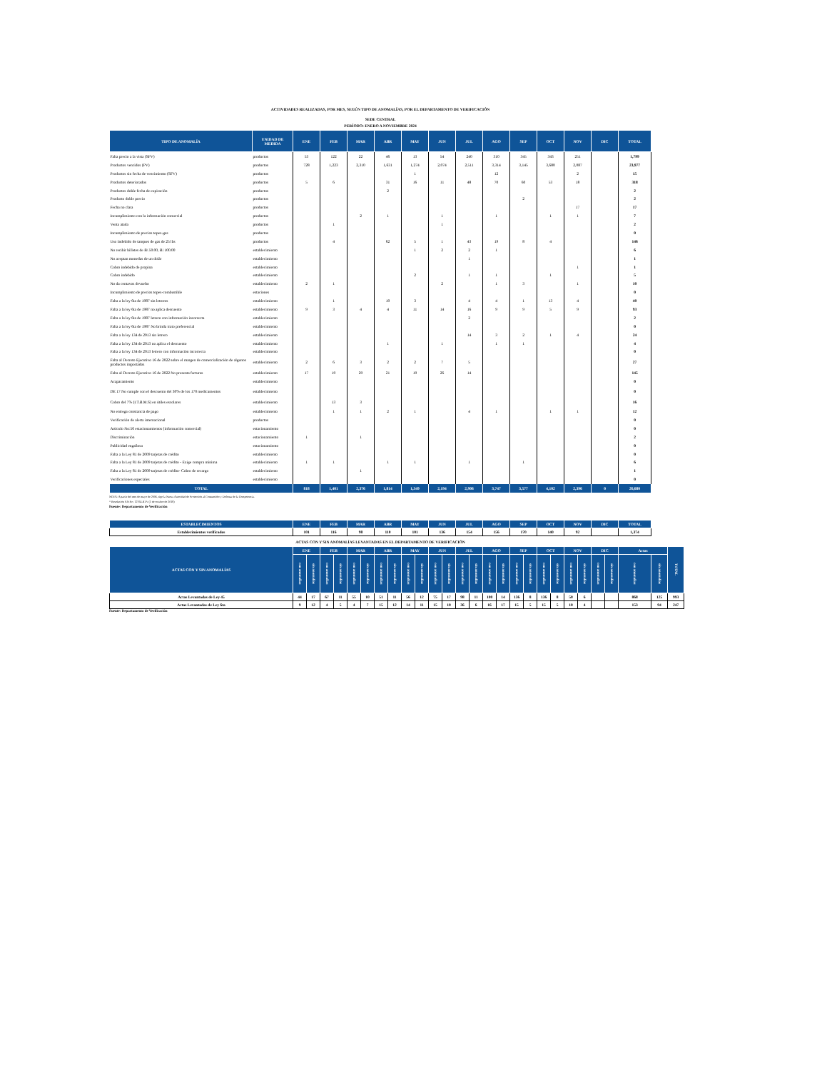ACTIVIDADES REALIZADAS, POR MES, SEGÚN TIPO DE ANOMALÍAS, POR EL DEPARTAMENTO DE VERIFICACIÓN
SEDE CENTRAL
PERÍODO: ENERO A NOVIEMBRE 2024
| TIPO DE ANOMALÍA | UNIDAD DE MEDIDA | ENE | FEB | MAR | ABR | MAY | JUN | JUL | AGO | SEP | OCT | NOV | DIC | TOTAL |
| --- | --- | --- | --- | --- | --- | --- | --- | --- | --- | --- | --- | --- | --- | --- |
| Falta precio a la vista (SPV) | productos | 53 | 122 | 22 | 46 | 13 | 54 | 240 | 310 | 345 | 343 | 251 | | 1,799 |
| Productos vencidos (PV) | productos | 728 | 1,223 | 2,310 | 1,631 | 1,274 | 2,074 | 2,511 | 3,314 | 3,145 | 3,680 | 2,087 | | 23,977 |
| Productos sin fecha de vencimiento (SFV) | productos | | | | | 1 | | | 12 | | | 2 | | 15 |
| Productos deteriorados | productos | 5 | 6 | | 31 | 16 | 11 | 48 | 70 | 60 | 53 | 18 | | 318 |
| Productos doble fecha de expiración | productos | | | | 2 | | | | | | | | | 2 |
| Producto doble precio | productos | | | | | | | | | 2 | | | | 2 |
| Fecha no clara | productos | | | | | | | | | | | 17 | | 17 |
| Incumplimiento con la información comercial | productos | | | 2 | 1 | | 1 | | 1 | | 1 | 1 | | 7 |
| Venta atada | productos | | 1 | | | | 1 | | | | | | | 2 |
| Incumplimiento de precios topes-gas | productos | | | | | | | | | | | | | 0 |
| Uso Indebido de tanques de gas de 25 lbs | productos | | 4 | | 62 | 5 | 1 | 43 | 19 | 8 | 4 | | | 146 |
| No recibir billetes de B/.50.00, B/.100.00 | establecimiento | | | | | 1 | 2 | 2 | 1 | | | | | 6 |
| No aceptan monedas de un dolár | establecimiento | | | | | | | 1 | | | | | | 1 |
| Cobro indebido de propina | establecimiento | | | | | | | | | | | 1 | | 1 |
| Cobro indebido | establecimiento | | | | | 2 | | 1 | 1 | | 1 | | | 5 |
| No da centavos devuelto | establecimiento | 2 | 1 | | | | 2 | | 1 | 3 | | 1 | | 10 |
| Incumplimiento de precios topes-combustible | estaciones | | | | | | | | | | | | | 0 |
| Falta a la ley 6ta de 1987 sin letreros | establecimiento | | 1 | | 10 | 3 | | 4 | 4 | 1 | 13 | 4 | | 40 |
| Falta a la ley 6ta de 1987 no aplica descuento | establecimiento | 9 | 3 | 4 | 4 | 11 | 14 | 16 | 9 | 9 | 5 | 9 | | 93 |
| Falta a la ley 6ta de 1987 letrero con información incorrecta | establecimiento | | | | | | | 2 | | | | | | 2 |
| Falta a la ley 6ta de 1987 No brinda trato preferencial | establecimiento | | | | | | | | | | | | | 0 |
| Falta a la ley 134 de 2013 sin letrero | establecimiento | | | | | | | 14 | 3 | 2 | 1 | 4 | | 24 |
| Falta a la ley 134 de 2013 no aplica el descuento | establecimiento | | | | 1 | | 1 | | 1 | 1 | | | | 4 |
| Falta a la ley 134 de 2013 letrero con información incorrecta | establecimiento | | | | | | | | | | | | | 0 |
| Falta al Decreto Ejecutivo 16 de 2022 sobre el margen de comercialización de algunos productos importados | establecimiento | 2 | 6 | 3 | 2 | 2 | 7 | 5 | | | | | | 27 |
| Falta al Decreto Ejecutivo 16 de 2022 No presenta facturas | establecimiento | 17 | 19 | 29 | 21 | 19 | 26 | 14 | | | | | | 145 |
| Acaparamiento | establecimiento | | | | | | | | | | | | | 0 |
| DE 17 No cumple con el descuento del 30% de los 170 medicamentos | establecimiento | | | | | | | | | | | | | 0 |
| Cobro del 7% (I.T.B.M.S) en útiles escolares | establecimiento | | 13 | 3 | | | | | | | | | | 16 |
| No entrega constancia de pago | establecimiento | | 1 | 1 | 2 | 1 | | 4 | 1 | | 1 | 1 | | 12 |
| Verificación de alerta internacional | productos | | | | | | | | | | | | | 0 |
| Artículo No:56 estacionamientos (información comercial) | estacionamiento | | | | | | | | | | | | | 0 |
| Discriminación | estacionamiento | 1 | | 1 | | | | | | | | | | 2 |
| Publicidad engañosa | estacionamiento | | | | | | | | | | | | | 0 |
| Falta a la Ley 81 de 2009 tarjetas de crédito | establecimiento | | | | | | | | | | | | | 0 |
| Falta a la Ley 81 de 2009 tarjetas de crédito - Exige compra mínima | establecimiento | 1 | 1 | | 1 | 1 | | 1 | | 1 | | | | 6 |
| Falta a la Ley 81 de 2009 tarjetas de crédito- Cobro de recargo | establecimiento | | | 1 | | | | | | | | | | 1 |
| Verificaciones especiales | establecimiento | | | | | | | | | | | | | 0 |
| TOTAL | | 818 | 1,401 | 2,376 | 1,814 | 1,349 | 2,194 | 2,906 | 3,747 | 3,577 | 4,102 | 2,396 | 0 | 26,680 |
NOTA: A partir del mes de mayo de 2006, rige la Nueva Autoridad de Protección al Consumidor y Defensa de la Competencia.
* Resolución AN No. 12764-RTV (1 de octubre de 2018)
Fuente: Departamento de Verificación
| ESTABLECIMIENTOS | ENE | FEB | MAR | ABR | MAY | JUN | JUL | AGO | SEP | OCT | NOV | DIC | TOTAL |
| --- | --- | --- | --- | --- | --- | --- | --- | --- | --- | --- | --- | --- | --- |
| Establecimientos verificados | 101 | 116 | 98 | 110 | 101 | 136 | 154 | 156 | 170 | 140 | 92 | | 1,374 |
ACTAS CON Y SIN ANOMALÍAS LEVANTADAS EN EL DEPARTAMENTO DE VERIFICACIÓN
| ACTAS CON Y SIN ANOMALÍAS | ENE | | FEB | | MAR | | ABR | | MAY | | JUN | | JUL | | AGO | | SEP | | OCT | | NOV | | DIC | | Actas | | TOTAL |
| --- | --- | --- | --- | --- | --- | --- | --- | --- | --- | --- | --- | --- | --- | --- | --- | --- | --- | --- | --- | --- | --- | --- | --- | --- | --- | --- | --- |
| | con anomalías | sin anomalías | con anomalías | sin anomalías | con anomalías | sin anomalías | con anomalías | sin anomalías | con anomalías | sin anomalías | con anomalías | sin anomalías | con anomalías | sin anomalías | con anomalías | sin anomalías | con anomalías | sin anomalías | con anomalías | sin anomalías | con anomalías | sin anomalías | con anomalías | sin anomalías | con anomalías | sin anomalías | |
| Actas Levantadas de Ley 45 | 44 | 17 | 67 | 11 | 55 | 10 | 51 | 11 | 56 | 12 | 75 | 17 | 98 | 11 | 100 | 14 | 136 | 8 | 136 | 8 | 50 | 6 | | | 868 | 125 | 993 |
| Actas Levantadas de Ley 6ta | 9 | 12 | 4 | 5 | 4 | 7 | 15 | 12 | 14 | 11 | 15 | 10 | 36 | 6 | 16 | 17 | 15 | 5 | 15 | 5 | 10 | 4 | | | 153 | 94 | 247 |
Fuente: Departamento de Verificación